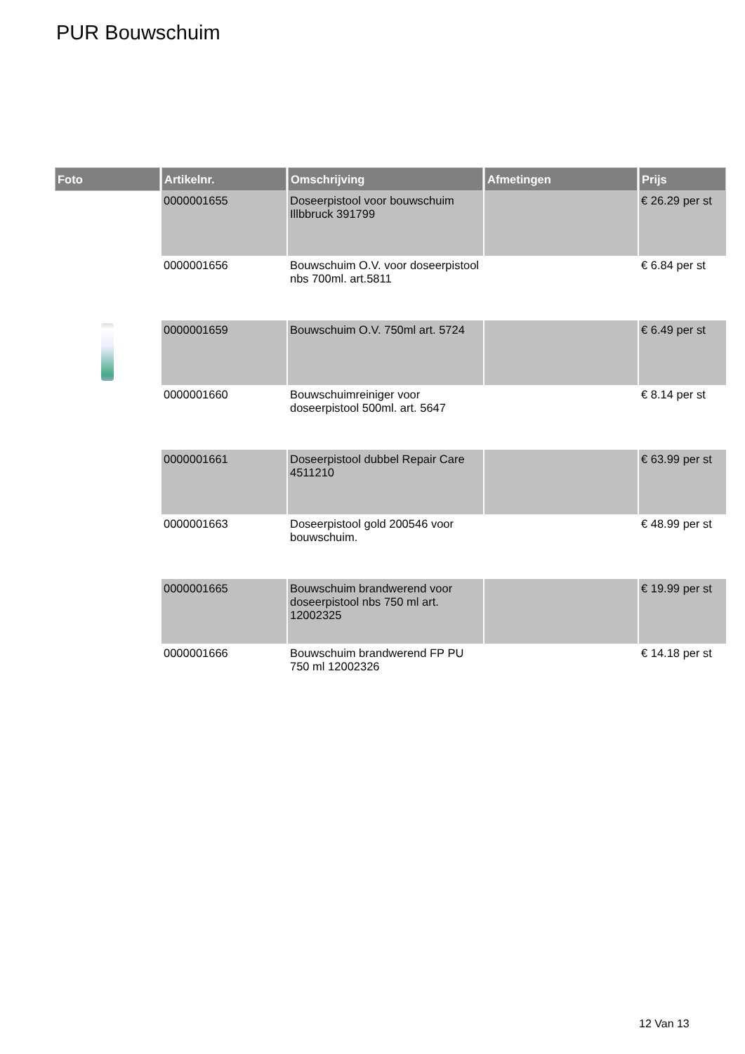PUR Bouwschuim
| Foto | Artikelnr. | Omschrijving | Afmetingen | Prijs |
| --- | --- | --- | --- | --- |
| | 0000001655 | Doseerpistool voor bouwschuim Illbbruck 391799 | | € 26.29 per st |
| | 0000001656 | Bouwschuim O.V. voor doseerpistool nbs 700ml. art.5811 | | € 6.84 per st |
| | 0000001659 | Bouwschuim O.V. 750ml art. 5724 | | € 6.49 per st |
| | 0000001660 | Bouwschuimreiniger voor doseerpistool 500ml. art. 5647 | | € 8.14 per st |
| | 0000001661 | Doseerpistool dubbel Repair Care 4511210 | | € 63.99 per st |
| | 0000001663 | Doseerpistool gold 200546 voor bouwschuim. | | € 48.99 per st |
| | 0000001665 | Bouwschuim brandwerend voor doseerpistool nbs 750 ml art. 12002325 | | € 19.99 per st |
| | 0000001666 | Bouwschuim brandwerend FP PU 750 ml 12002326 | | € 14.18 per st |
12 Van 13